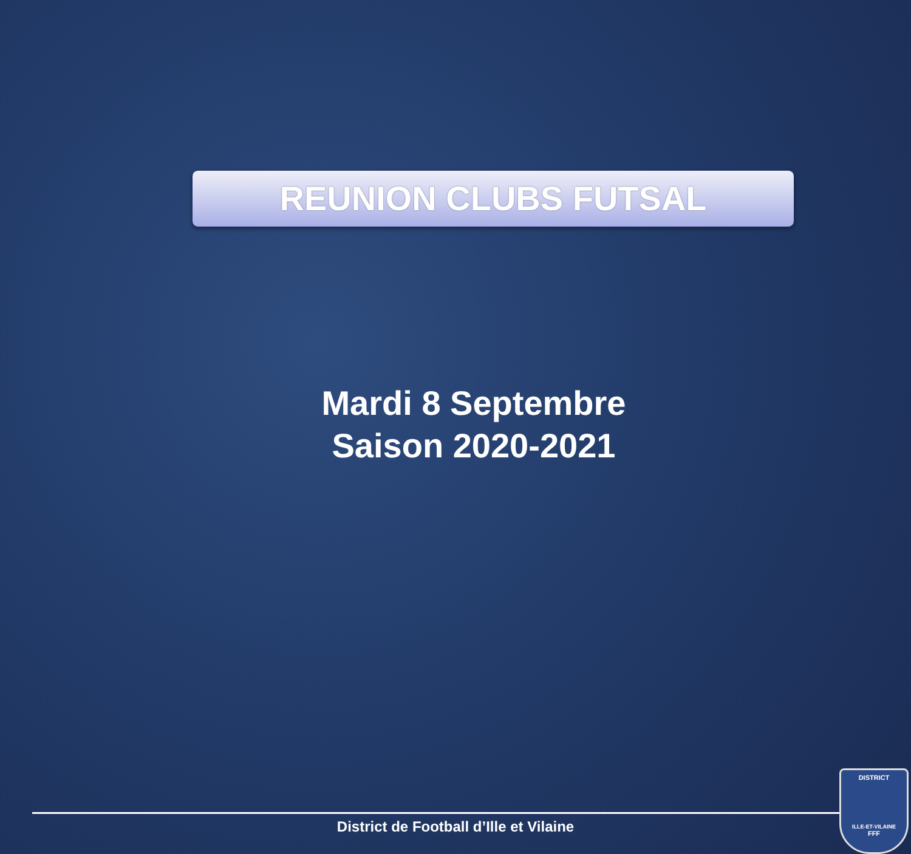REUNION CLUBS FUTSAL
Mardi 8 Septembre
Saison 2020-2021
District de Football d’Ille et Vilaine
DISTRICT
ILLE-ET-VILAINE
FFF